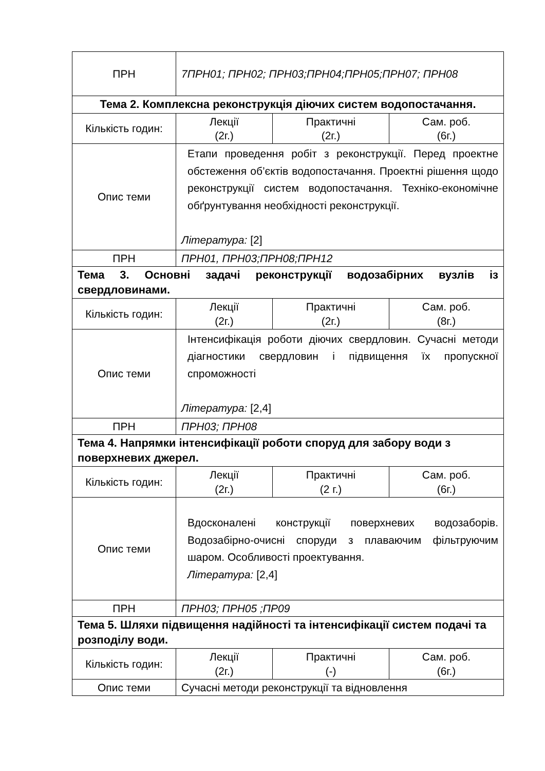| ПРН | 7ПРН01; ПРН02; ПРН03;ПРН04;ПРН05;ПРН07; ПРН08 | | |
| Тема 2. Комплексна реконструкція діючих систем водопостачання. | | | |
| Кількість годин: | Лекції (2г.) | Практичні (2г.) | Сам. роб. (6г.) |
| Опис теми | Етапи проведення робіт з реконструкції. Перед проектне обстеження об’єктів водопостачання. Проектні рішення щодо реконструкції систем водопостачання. Техніко-економічне обґрунтування необхідності реконструкції. Література: [2] | | |
| ПРН | ПРН01, ПРН03;ПРН08;ПРН12 | | |
| Тема 3. Основні задачі реконструкції водозабірних вузлів із свердловинами. | | | |
| Кількість годин: | Лекції (2г.) | Практичні (2г.) | Сам. роб. (8г.) |
| Опис теми | Інтенсифікація роботи діючих свердловин. Сучасні методи діагностики свердловин і підвищення їх пропускної спроможності Література: [2,4] | | |
| ПРН | ПРН03; ПРН08 | | |
| Тема 4. Напрямки інтенсифікації роботи споруд для забору води з поверхневих джерел. | | | |
| Кількість годин: | Лекції (2г.) | Практичні (2 г.) | Сам. роб. (6г.) |
| Опис теми | Вдосконалені конструкції поверхневих водозаборів. Водозабірно-очисні споруди з плаваючим фільтруючим шаром. Особливості проектування. Література: [2,4] | | |
| ПРН | ПРН03; ПРН05 ;ПР09 | | |
| Тема 5. Шляхи підвищення надійності та інтенсифікації систем подачі та розподілу води. | | | |
| Кількість годин: | Лекції (2г.) | Практичні (-) | Сам. роб. (6г.) |
| Опис теми | Сучасні методи реконструкції та відновлення | | |